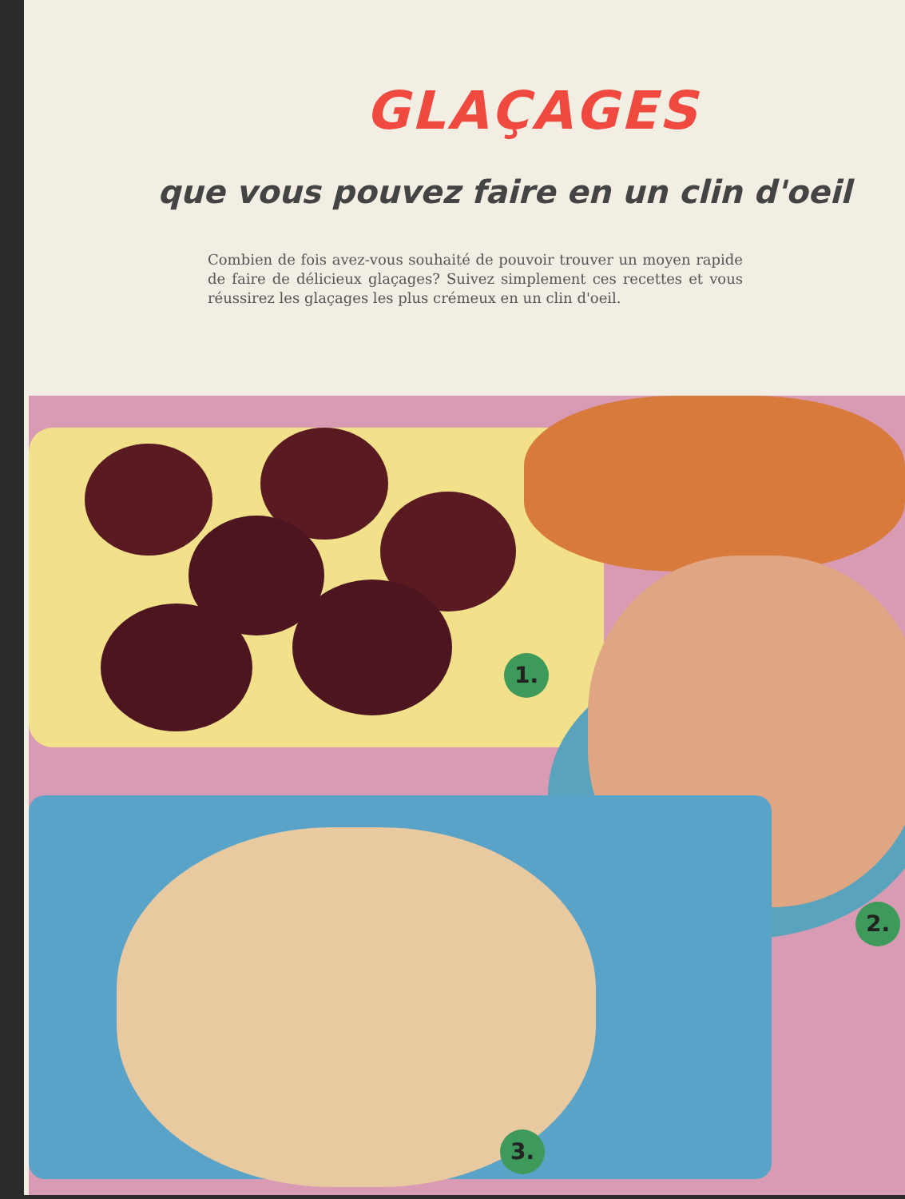GLAÇAGES
que vous pouvez faire en un clin d'oeil
Combien de fois avez-vous souhaité de pouvoir trouver un moyen rapide de faire de délicieux glaçages? Suivez simplement ces recettes et vous réussirez les glaçages les plus crémeux en un clin d'oeil.
1.
2.
3.